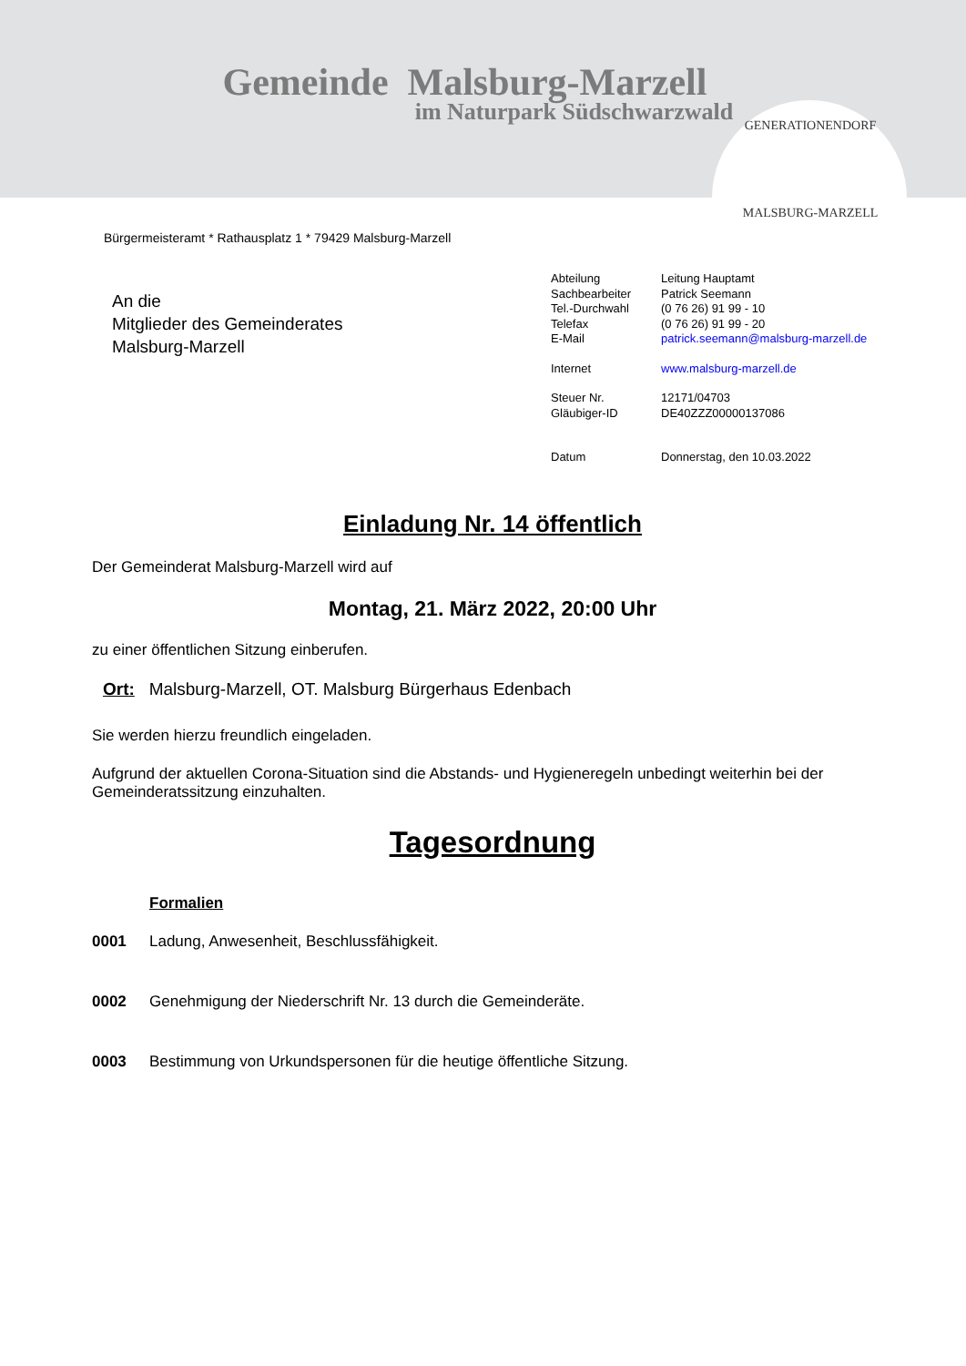Gemeinde Malsburg-Marzell
im Naturpark Südschwarzwald
GENERATIONENDORF
MALSBURG-MARZELL
Bürgermeisteramt * Rathausplatz 1 * 79429 Malsburg-Marzell
An die
Mitglieder des Gemeinderates
Malsburg-Marzell
| Abteilung | Leitung Hauptamt |
| Sachbearbeiter | Patrick Seemann |
| Tel.-Durchwahl | (0 76 26) 91 99 - 10 |
| Telefax | (0 76 26) 91 99 - 20 |
| E-Mail | patrick.seemann@malsburg-marzell.de |
| Internet | www.malsburg-marzell.de |
| Steuer Nr. | 12171/04703 |
| Gläubiger-ID | DE40ZZZ00000137086 |
| Datum | Donnerstag, den 10.03.2022 |
Einladung Nr. 14 öffentlich
Der Gemeinderat Malsburg-Marzell wird auf
Montag, 21. März 2022, 20:00 Uhr
zu einer öffentlichen Sitzung einberufen.
Ort: Malsburg-Marzell, OT. Malsburg Bürgerhaus Edenbach
Sie werden hierzu freundlich eingeladen.
Aufgrund der aktuellen Corona-Situation sind die Abstands- und Hygieneregeln unbedingt weiterhin bei der Gemeinderatssitzung einzuhalten.
Tagesordnung
Formalien
0001 Ladung, Anwesenheit, Beschlussfähigkeit.
0002 Genehmigung der Niederschrift Nr. 13 durch die Gemeinderäte.
0003 Bestimmung von Urkundspersonen für die heutige öffentliche Sitzung.